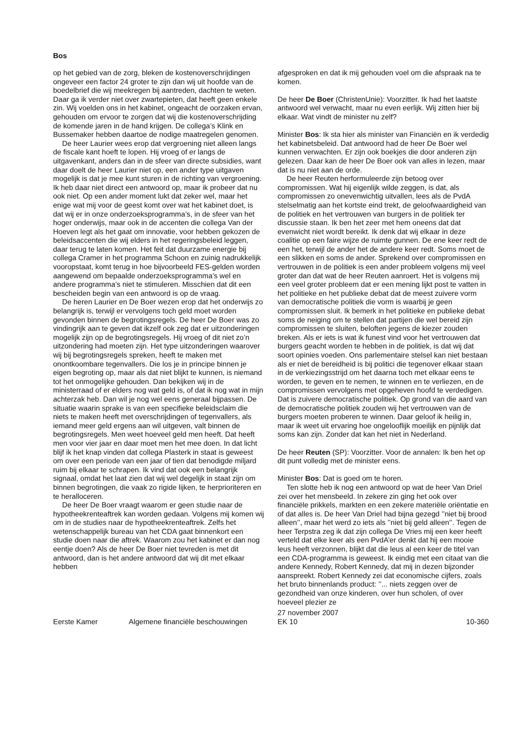Bos
op het gebied van de zorg, bleken de kostenoverschrijdingen ongeveer een factor 24 groter te zijn dan wij uit hoofde van de boedelbrief die wij meekregen bij aantreden, dachten te weten. Daar ga ik verder niet over zwartepieten, dat heeft geen enkele zin. Wij voelden ons in het kabinet, ongeacht de oorzaken ervan, gehouden om ervoor te zorgen dat wij die kostenoverschrijding de komende jaren in de hand krijgen. De collega’s Klink en Bussemaker hebben daartoe de nodige maatregelen genomen.
De heer Laurier wees erop dat vergroening niet alleen langs de fiscale kant hoeft te lopen. Hij vroeg of er langs de uitgavenkant, anders dan in de sfeer van directe subsidies, want daar doelt de heer Laurier niet op, een ander type uitgaven mogelijk is dat je mee kunt sturen in de richting van vergroening. Ik heb daar niet direct een antwoord op, maar ik probeer dat nu ook niet. Op een ander moment lukt dat zeker wel, maar het enige wat mij voor de geest komt over wat het kabinet doet, is dat wij er in onze onderzoeksprogramma’s, in de sfeer van het hoger onderwijs, maar ook in de accenten die collega Van der Hoeven legt als het gaat om innovatie, voor hebben gekozen de beleidsaccenten die wij elders in het regeringsbeleid leggen, daar terug te laten komen. Het feit dat duurzame energie bij collega Cramer in het programma Schoon en zuinig nadrukkelijk vooropstaat, komt terug in hoe bijvoorbeeld FES-gelden worden aangewend om bepaalde onderzoeksprogramma’s wel en andere programma’s niet te stimuleren. Misschien dat dit een bescheiden begin van een antwoord is op de vraag.
De heren Laurier en De Boer wezen erop dat het onderwijs zo belangrijk is, terwijl er vervolgens toch geld moet worden gevonden binnen de begrotingsregels. De heer De Boer was zo vindingrijk aan te geven dat ikzelf ook zeg dat er uitzonderingen mogelijk zijn op de begrotingsregels. Hij vroeg of dit niet zo’n uitzondering had moeten zijn. Het type uitzonderingen waarover wij bij begrotingsregels spreken, heeft te maken met onontkoombare tegenvallers. Die los je in principe binnen je eigen begroting op, maar als dat niet blijkt te kunnen, is niemand tot het onmogelijke gehouden. Dan bekijken wij in de ministerraad of er elders nog wat geld is, of dat ik nog wat in mijn achterzak heb. Dan wil je nog wel eens generaal bijpassen. De situatie waarin sprake is van een specifieke beleidsclaim die niets te maken heeft met overschrijdingen of tegenvallers, als iemand meer geld ergens aan wil uitgeven, valt binnen de begrotingsregels. Men weet hoeveel geld men heeft. Dat heeft men voor vier jaar en daar moet men het mee doen. In dat licht blijf ik het knap vinden dat collega Plasterk in staat is geweest om over een periode van een jaar of tien dat benodigde miljard ruim bij elkaar te schrapen. Ik vind dat ook een belangrijk signaal, omdat het laat zien dat wij wel degelijk in staat zijn om binnen begrotingen, die vaak zo rigide lijken, te herprioriteren en te heralloceren.
De heer De Boer vraagt waarom er geen studie naar de hypotheekrenteaftrek kan worden gedaan. Volgens mij komen wij om in de studies naar de hypotheekrenteaftrek. Zelfs het wetenschappelijk bureau van het CDA gaat binnenkort een studie doen naar die aftrek. Waarom zou het kabinet er dan nog eentje doen? Als de heer De Boer niet tevreden is met dit antwoord, dan is het andere antwoord dat wij dit met elkaar hebben
afgesproken en dat ik mij gehouden voel om die afspraak na te komen.
De heer De Boer (ChristenUnie): Voorzitter. Ik had het laatste antwoord wel verwacht, maar nu even eerlijk. Wij zitten hier bij elkaar. Wat vindt de minister nu zelf?
Minister Bos: Ik sta hier als minister van Financiën en ik verdedig het kabinetsbeleid. Dat antwoord had de heer De Boer wel kunnen verwachten. Er zijn ook boekjes die door anderen zijn gelezen. Daar kan de heer De Boer ook van alles in lezen, maar dat is nu niet aan de orde.
De heer Reuten herformuleerde zijn betoog over compromissen. Wat hij eigenlijk wilde zeggen, is dat, als compromissen zo onevenwichtig uitvallen, lees als de PvdA stelselmatig aan het kortste eind trekt, de geloofwaardigheid van de politiek en het vertrouwen van burgers in de politiek ter discussie staan. Ik ben het zeer met hem oneens dat dat evenwicht niet wordt bereikt. Ik denk dat wij elkaar in deze coalitie op een faire wijze de ruimte gunnen. De ene keer redt de een het, terwijl de ander het de andere keer redt. Soms moet de een slikken en soms de ander. Sprekend over compromissen en vertrouwen in de politiek is een ander probleem volgens mij veel groter dan dat wat de heer Reuten aanroert. Het is volgens mij een veel groter probleem dat er een mening lijkt post te vatten in het politieke en het publieke debat dat de meest zuivere vorm van democratische politiek die vorm is waarbij je geen compromissen sluit. Ik bemerk in het politieke en publieke debat soms de neiging om te stellen dat partijen die wel bereid zijn compromissen te sluiten, beloften jegens de kiezer zouden breken. Als er iets is wat ik funest vind voor het vertrouwen dat burgers geacht worden te hebben in de politiek, is dat wij dat soort opinies voeden. Ons parlementaire stelsel kan niet bestaan als er niet de bereidheid is bij politici die tegenover elkaar staan in de verkiezingsstrijd om het daarna toch met elkaar eens te worden, te geven en te nemen, te winnen en te verliezen, en de compromissen vervolgens met opgeheven hoofd te verdedigen. Dat is zuivere democratische politiek. Op grond van die aard van de democratische politiek zouden wij het vertrouwen van de burgers moeten proberen te winnen. Daar geloof ik heilig in, maar ik weet uit ervaring hoe ongelooflijk moeilijk en pijnlijk dat soms kan zijn. Zonder dat kan het niet in Nederland.
De heer Reuten (SP): Voorzitter. Voor de annalen: Ik ben het op dit punt volledig met de minister eens.
Minister Bos: Dat is goed om te horen.
Ten slotte heb ik nog een antwoord op wat de heer Van Driel zei over het mensbeeld. In zekere zin ging het ook over financiële prikkels, markten en een zekere materiële oriëntatie en of dat alles is. De heer Van Driel had bijna gezegd ’’niet bij brood alleen’’, maar het werd zo iets als ’’niet bij geld alleen’’. Tegen de heer Terpstra zeg ik dat zijn collega De Vries mij een keer heeft verteld dat elke keer als een PvdA’er denkt dat hij een mooie leus heeft verzonnen, blijkt dat die leus al een keer de titel van een CDA-programma is geweest. Ik eindig met een citaat van die andere Kennedy, Robert Kennedy, dat mij in dezen bijzonder aanspreekt. Robert Kennedy zei dat economische cijfers, zoals het bruto binnenlands product: ’’... niets zeggen over de gezondheid van onze kinderen, over hun scholen, of over hoeveel plezier ze
Eerste Kamer Algemene financiële beschouwingen 27 november 2007
EK 10 10-360